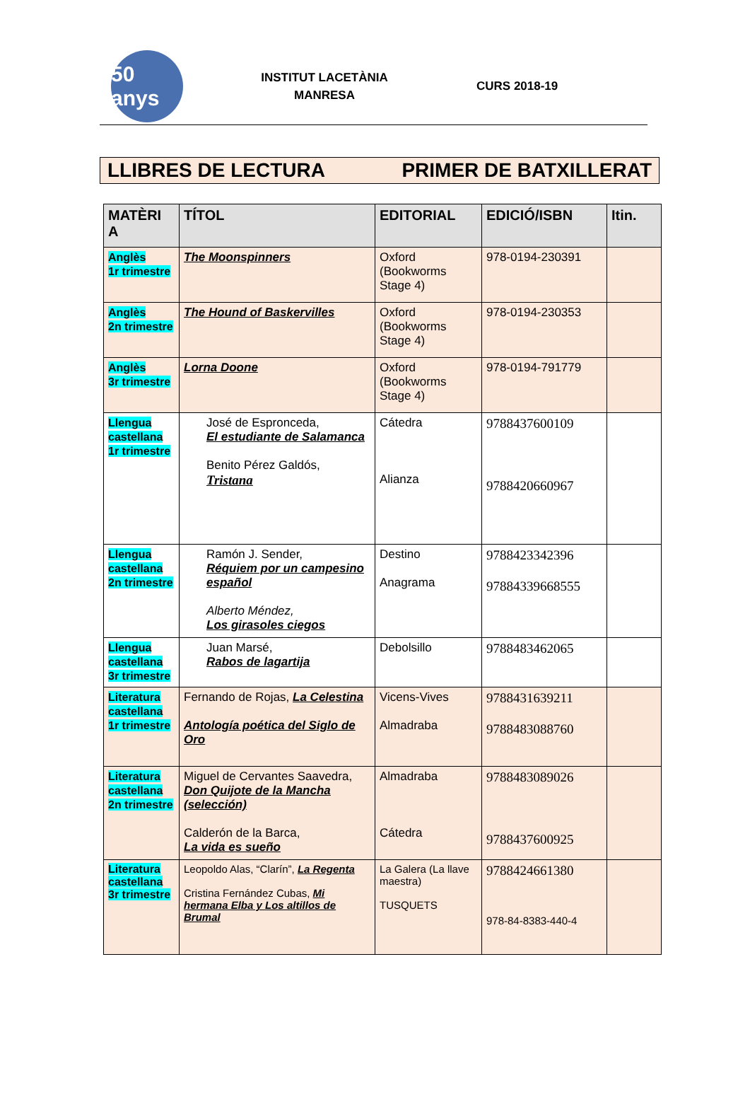50 anys
INSTITUT LACETÀNIA
MANRESA
CURS 2018-19
LLIBRES DE LECTURA PRIMER DE BATXILLERAT
| MATÈRI A | TÍTOL | EDITORIAL | EDICIÓ/ISBN | Itin. |
| --- | --- | --- | --- | --- |
| Anglès 1r trimestre | The Moonspinners | Oxford (Bookworms Stage 4) | 978-0194-230391 | |
| Anglès 2n trimestre | The Hound of Baskervilles | Oxford (Bookworms Stage 4) | 978-0194-230353 | |
| Anglès 3r trimestre | Lorna Doone | Oxford (Bookworms Stage 4) | 978-0194-791779 | |
| Llengua castellana 1r trimestre | José de Espronceda, El estudiante de Salamanca Benito Pérez Galdós, Tristana | Cátedra Alianza | 9788437600109 9788420660967 | |
| Llengua castellana 2n trimestre | Ramón J. Sender, Réquiem por un campesino español Alberto Méndez, Los girasoles ciegos | Destino Anagrama | 9788423342396 97884339668555 | |
| Llengua castellana 3r trimestre | Juan Marsé, Rabos de lagartija | Debolsillo | 9788483462065 | |
| Literatura castellana 1r trimestre | Fernando de Rojas, La Celestina Antología poética del Siglo de Oro | Vicens-Vives Almadraba | 9788431639211 9788483088760 | |
| Literatura castellana 2n trimestre | Miguel de Cervantes Saavedra, Don Quijote de la Mancha (selección) Calderón de la Barca, La vida es sueño | Almadraba Cátedra | 9788483089026 9788437600925 | |
| Literatura castellana 3r trimestre | Leopoldo Alas, “Clarín”, La Regenta Cristina Fernández Cubas, Mi hermana Elba y Los altillos de Brumal | La Galera (La llave maestra) TUSQUETS | 9788424661380 978-84-8383-440-4 | |